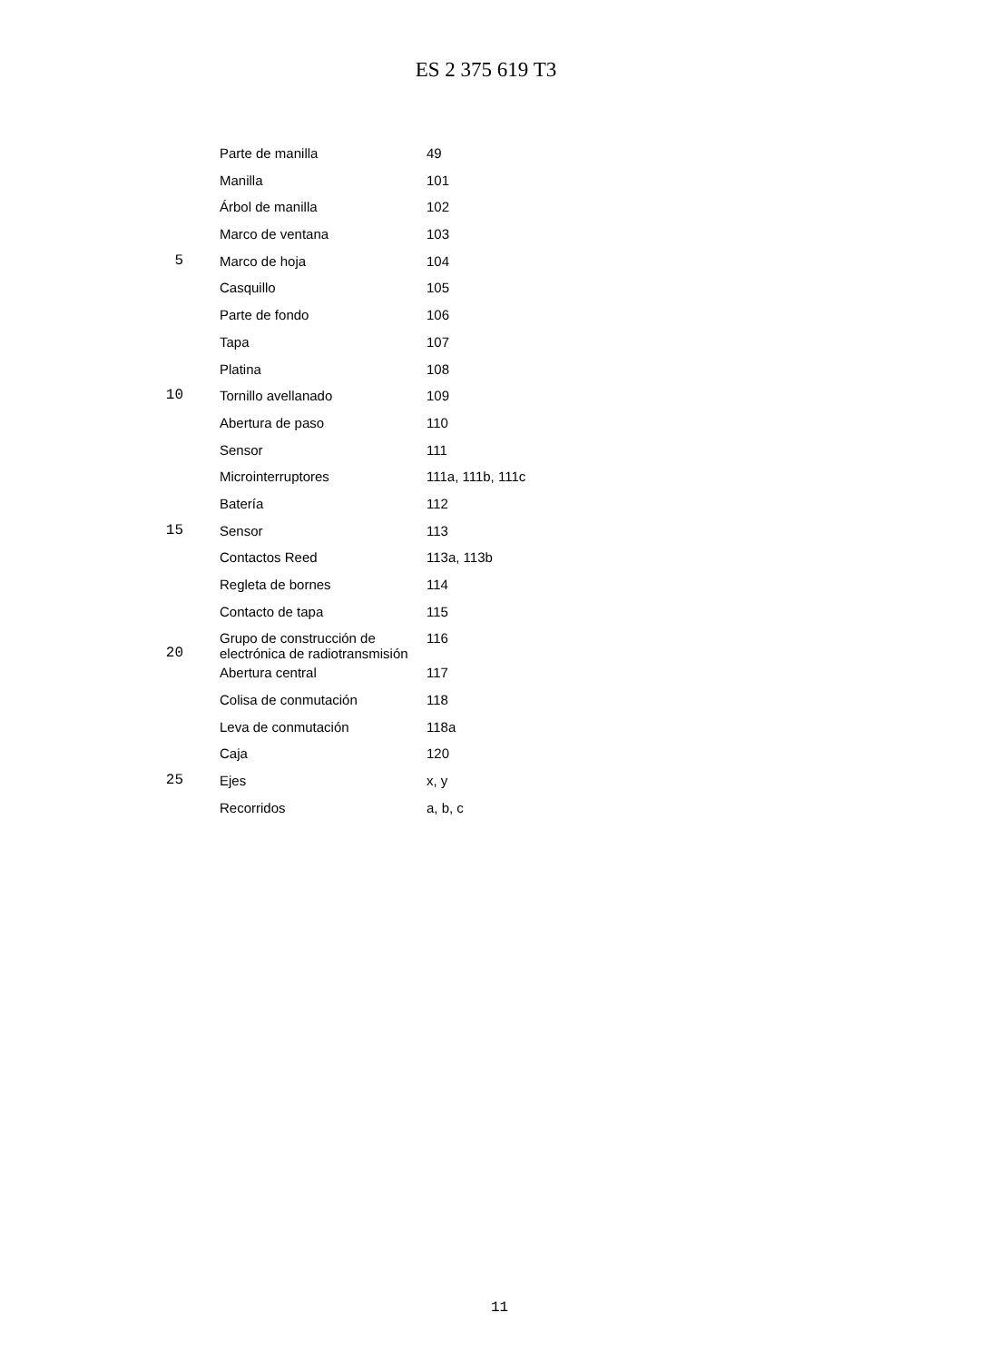ES 2 375 619 T3
| | | Parte de manilla | 49 |
| | | Manilla | 101 |
| | | Árbol de manilla | 102 |
| | | Marco de ventana | 103 |
| 5 | | Marco de hoja | 104 |
| | | Casquillo | 105 |
| | | Parte de fondo | 106 |
| | | Tapa | 107 |
| | | Platina | 108 |
| 10 | | Tornillo avellanado | 109 |
| | | Abertura de paso | 110 |
| | | Sensor | 111 |
| | | Microinterruptores | 111a, 111b, 111c |
| | | Batería | 112 |
| 15 | | Sensor | 113 |
| | | Contactos Reed | 113a, 113b |
| | | Regleta de bornes | 114 |
| | | Contacto de tapa | 115 |
| 20 | | Grupo de construcción de electrónica de radiotransmisión | 116 |
| | | Abertura central | 117 |
| | | Colisa de conmutación | 118 |
| | | Leva de conmutación | 118a |
| | | Caja | 120 |
| 25 | | Ejes | x, y |
| | | Recorridos | a, b, c |
11